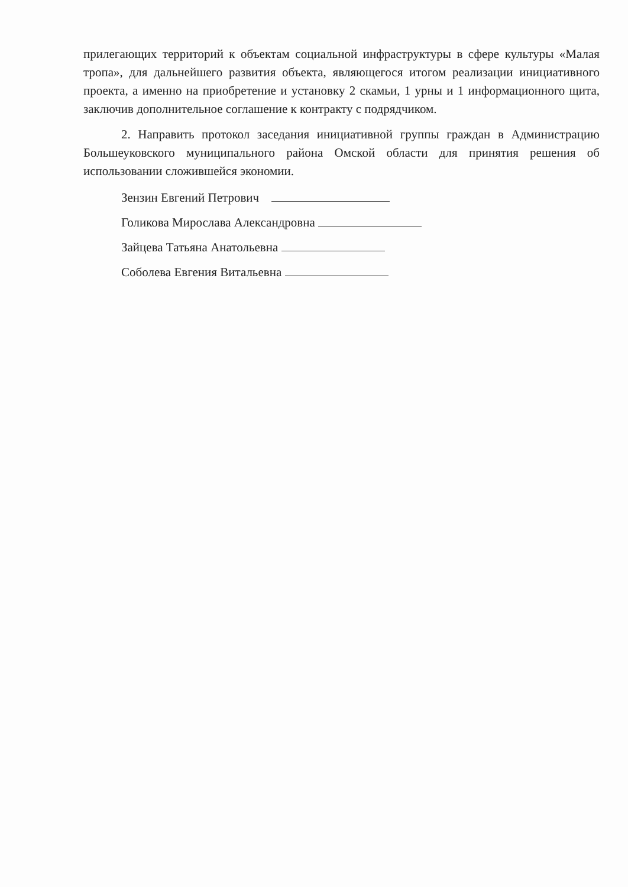прилегающих территорий к объектам социальной инфраструктуры в сфере культуры «Малая тропа», для дальнейшего развития объекта, являющегося итогом реализации инициативного проекта, а именно на приобретение и установку 2 скамьи, 1 урны и 1 информационного щита, заключив дополнительное соглашение к контракту с подрядчиком.
2. Направить протокол заседания инициативной группы граждан в Администрацию Большеуковского муниципального района Омской области для принятия решения об использовании сложившейся экономии.
Зензин Евгений Петрович
Голикова Мирослава Александровна
Зайцева Татьяна Анатольевна
Соболева Евгения Витальевна